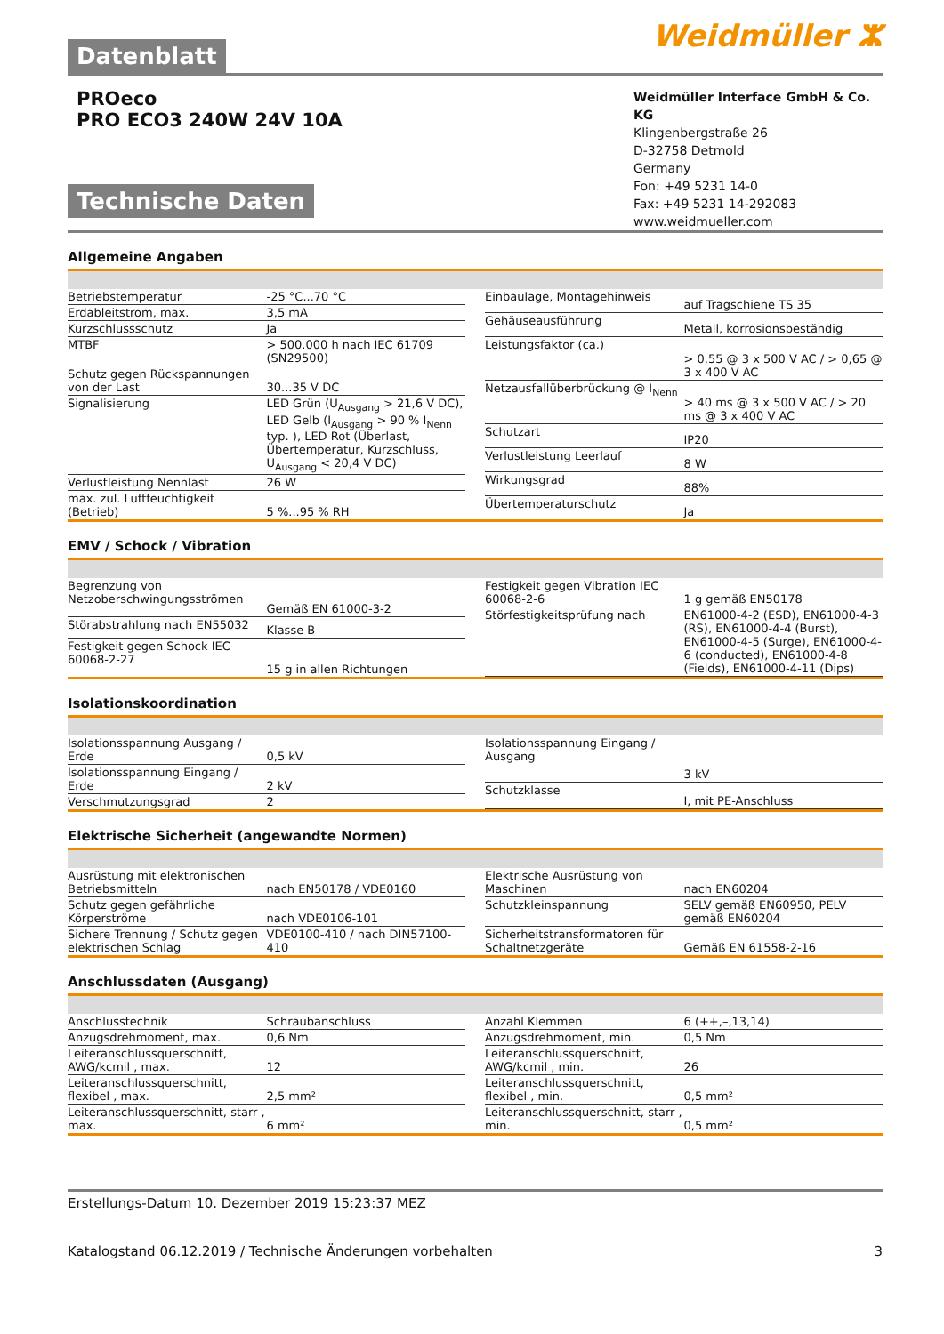Datenblatt
Weidmüller ⵣ
PROeco
PRO ECO3 240W 24V 10A
Technische Daten
Weidmüller Interface GmbH & Co. KG
Klingenbergstraße 26
D-32758 Detmold
Germany
Fon: +49 5231 14-0
Fax: +49 5231 14-292083
www.weidmueller.com
Allgemeine Angaben
| Betriebstemperatur | -25 °C...70 °C |
| Erdableitstrom, max. | 3,5 mA |
| Kurzschlussschutz | Ja |
| MTBF | > 500.000 h nach IEC 61709 (SN29500) |
| Schutz gegen Rückspannungen von der Last | 30...35 V DC |
| Signalisierung | LED Grün (U<sub>Ausgang</sub> > 21,6 V DC), LED Gelb (I<sub>Ausgang</sub> > 90 % I<sub>Nenn</sub> typ. ), LED Rot (Überlast, Übertemperatur, Kurzschluss, U<sub>Ausgang</sub> < 20,4 V DC) |
| Verlustleistung Nennlast | 26 W |
| max. zul. Luftfeuchtigkeit (Betrieb) | 5 %...95 % RH |
| Einbaulage, Montagehinweis | auf Tragschiene TS 35 |
| Gehäuseausführung | Metall, korrosionsbeständig |
| Leistungsfaktor (ca.) | > 0,55 @ 3 x 500 V AC / > 0,65 @ 3 x 400 V AC |
| Netzausfallüberbrückung @ I<sub>Nenn</sub> | > 40 ms @ 3 x 500 V AC / > 20 ms @ 3 x 400 V AC |
| Schutzart | IP20 |
| Verlustleistung Leerlauf | 8 W |
| Wirkungsgrad | 88% |
| Übertemperaturschutz | Ja |
EMV / Schock / Vibration
| Begrenzung von Netzoberschwingungsströmen | Gemäß EN 61000-3-2 |
| Störabstrahlung nach EN55032 | Klasse B |
| Festigkeit gegen Schock IEC 60068-2-27 | 15 g in allen Richtungen |
| Festigkeit gegen Vibration IEC 60068-2-6 | 1 g gemäß EN50178 |
| Störfestigkeitsprüfung nach | EN61000-4-2 (ESD), EN61000-4-3 (RS), EN61000-4-4 (Burst), EN61000-4-5 (Surge), EN61000-4-6 (conducted), EN61000-4-8 (Fields), EN61000-4-11 (Dips) |
Isolationskoordination
| Isolationsspannung Ausgang / Erde | 0,5 kV |
| Isolationsspannung Eingang / Erde | 2 kV |
| Verschmutzungsgrad | 2 |
| Isolationsspannung Eingang / Ausgang | 3 kV |
| Schutzklasse | I, mit PE-Anschluss |
Elektrische Sicherheit (angewandte Normen)
| Ausrüstung mit elektronischen Betriebsmitteln | nach EN50178 / VDE0160 |
| Schutz gegen gefährliche Körperströme | nach VDE0106-101 |
| Sichere Trennung / Schutz gegen elektrischen Schlag | VDE0100-410 / nach DIN57100-410 |
| Elektrische Ausrüstung von Maschinen | nach EN60204 |
| Schutzkleinspannung | SELV gemäß EN60950, PELV gemäß EN60204 |
| Sicherheitstransformatoren für Schaltnetzgeräte | Gemäß EN 61558-2-16 |
Anschlussdaten (Ausgang)
| Anschlusstechnik | Schraubanschluss |
| Anzugsdrehmoment, max. | 0,6 Nm |
| Leiteranschlussquerschnitt, AWG/kcmil , max. | 12 |
| Leiteranschlussquerschnitt, flexibel , max. | 2,5 mm² |
| Leiteranschlussquerschnitt, starr , max. | 6 mm² |
| Anzahl Klemmen | 6 (++,–,13,14) |
| Anzugsdrehmoment, min. | 0,5 Nm |
| Leiteranschlussquerschnitt, AWG/kcmil , min. | 26 |
| Leiteranschlussquerschnitt, flexibel , min. | 0,5 mm² |
| Leiteranschlussquerschnitt, starr , min. | 0,5 mm² |
Erstellungs-Datum 10. Dezember 2019 15:23:37 MEZ
Katalogstand 06.12.2019 / Technische Änderungen vorbehalten 3